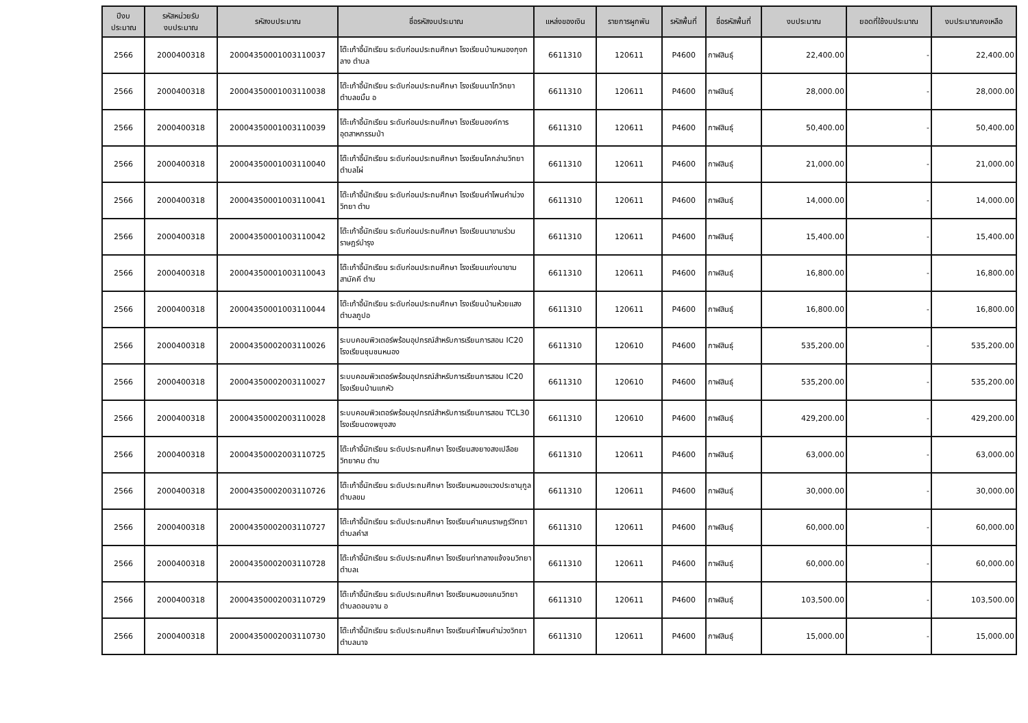| ปีงบ ประมาณ | รหัสหน่วยรับ งบประมาณ | รหัสงบประมาณ | ชื่อรหัสงบประมาณ | แหล่งของเงิน | รายการผูกพัน | รหัสพื้นที่ | ชื่อรหัสพื้นที่ | งบประมาณ | ยอดที่ใช้งบประมาณ | งบประมาณคงเหลือ |
| --- | --- | --- | --- | --- | --- | --- | --- | --- | --- | --- |
| 2566 | 2000400318 | 20004350001003110037 | โต๊ะเก้าอี้นักเรียน ระดับก่อนประถมศึกษา โรงเรียนบ้านหนองกุงกลาง ตำบล | 6611310 | 120611 | P4600 | กาฬสินธุ์ | 22,400.00 | - | 22,400.00 |
| 2566 | 2000400318 | 20004350001003110038 | โต๊ะเก้าอี้นักเรียน ระดับก่อนประถมศึกษา โรงเรียนนาโกวิทยา ตำบลขมิ้น อ | 6611310 | 120611 | P4600 | กาฬสินธุ์ | 28,000.00 | - | 28,000.00 |
| 2566 | 2000400318 | 20004350001003110039 | โต๊ะเก้าอี้นักเรียน ระดับก่อนประถมศึกษา โรงเรียนองค์การอุตสาหกรรมป่า | 6611310 | 120611 | P4600 | กาฬสินธุ์ | 50,400.00 | - | 50,400.00 |
| 2566 | 2000400318 | 20004350001003110040 | โต๊ะเก้าอี้นักเรียน ระดับก่อนประถมศึกษา โรงเรียนโคกล่ามวิทยา ตำบลไผ่ | 6611310 | 120611 | P4600 | กาฬสินธุ์ | 21,000.00 | - | 21,000.00 |
| 2566 | 2000400318 | 20004350001003110041 | โต๊ะเก้าอี้นักเรียน ระดับก่อนประถมศึกษา โรงเรียนคำโพนคำม่วงวิทยา ตำบ | 6611310 | 120611 | P4600 | กาฬสินธุ์ | 14,000.00 | - | 14,000.00 |
| 2566 | 2000400318 | 20004350001003110042 | โต๊ะเก้าอี้นักเรียน ระดับก่อนประถมศึกษา โรงเรียนนาขามร่วมราษฎร์บำรุง | 6611310 | 120611 | P4600 | กาฬสินธุ์ | 15,400.00 | - | 15,400.00 |
| 2566 | 2000400318 | 20004350001003110043 | โต๊ะเก้าอี้นักเรียน ระดับก่อนประถมศึกษา โรงเรียนแก่งนาขามสามัคคี ตำบ | 6611310 | 120611 | P4600 | กาฬสินธุ์ | 16,800.00 | - | 16,800.00 |
| 2566 | 2000400318 | 20004350001003110044 | โต๊ะเก้าอี้นักเรียน ระดับก่อนประถมศึกษา โรงเรียนบ้านห้วยแสง ตำบลภูปอ | 6611310 | 120611 | P4600 | กาฬสินธุ์ | 16,800.00 | - | 16,800.00 |
| 2566 | 2000400318 | 20004350002003110026 | ระบบคอมพิวเตอร์พร้อมอุปกรณ์สำหรับการเรียนการสอน IC20 โรงเรียนชุมชนหนอง | 6611310 | 120610 | P4600 | กาฬสินธุ์ | 535,200.00 | - | 535,200.00 |
| 2566 | 2000400318 | 20004350002003110027 | ระบบคอมพิวเตอร์พร้อมอุปกรณ์สำหรับการเรียนการสอน IC20 โรงเรียนบ้านแกหัว | 6611310 | 120610 | P4600 | กาฬสินธุ์ | 535,200.00 | - | 535,200.00 |
| 2566 | 2000400318 | 20004350002003110028 | ระบบคอมพิวเตอร์พร้อมอุปกรณ์สำหรับการเรียนการสอน TCL30 โรงเรียนดงพยุงสง | 6611310 | 120610 | P4600 | กาฬสินธุ์ | 429,200.00 | - | 429,200.00 |
| 2566 | 2000400318 | 20004350002003110725 | โต๊ะเก้าอี้นักเรียน ระดับประถมศึกษา โรงเรียนสงยางสงเปลือยวิทยาคม ตำบ | 6611310 | 120611 | P4600 | กาฬสินธุ์ | 63,000.00 | - | 63,000.00 |
| 2566 | 2000400318 | 20004350002003110726 | โต๊ะเก้าอี้นักเรียน ระดับประถมศึกษา โรงเรียนหนองแวงประชานุกูล ตำบลขม | 6611310 | 120611 | P4600 | กาฬสินธุ์ | 30,000.00 | - | 30,000.00 |
| 2566 | 2000400318 | 20004350002003110727 | โต๊ะเก้าอี้นักเรียน ระดับประถมศึกษา โรงเรียนคำแคนราษฎร์วิทยา ตำบลคำส | 6611310 | 120611 | P4600 | กาฬสินธุ์ | 60,000.00 | - | 60,000.00 |
| 2566 | 2000400318 | 20004350002003110728 | โต๊ะเก้าอี้นักเรียน ระดับประถมศึกษา โรงเรียนท่ากลางแจ้งจมวิทยา ตำบลเ | 6611310 | 120611 | P4600 | กาฬสินธุ์ | 60,000.00 | - | 60,000.00 |
| 2566 | 2000400318 | 20004350002003110729 | โต๊ะเก้าอี้นักเรียน ระดับประถมศึกษา โรงเรียนหนองแคนวิทยา ตำบลดอนจาน อ | 6611310 | 120611 | P4600 | กาฬสินธุ์ | 103,500.00 | - | 103,500.00 |
| 2566 | 2000400318 | 20004350002003110730 | โต๊ะเก้าอี้นักเรียน ระดับประถมศึกษา โรงเรียนคำโพนคำม่วงวิทยา ตำบลนาจ | 6611310 | 120611 | P4600 | กาฬสินธุ์ | 15,000.00 | - | 15,000.00 |